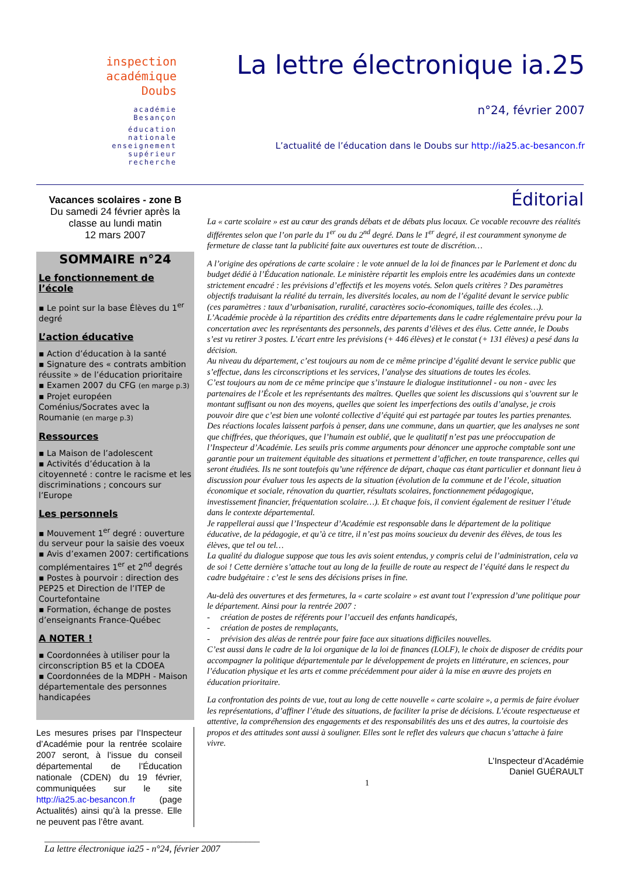inspection académique
Doubs
académie
Besançon
éducation
nationale
enseignement
supérieur
recherche
La lettre électronique ia.25
n°24, février 2007
L’actualité de l’éducation dans le Doubs sur http://ia25.ac-besancon.fr
Vacances scolaires - zone B
Du samedi 24 février après la classe au lundi matin
12 mars 2007
SOMMAIRE n°24
Le fonctionnement de l’école
▪ Le point sur la base Élèves du 1<sup>er</sup> degré
L’action éducative
▪ Action d’éducation à la santé
▪ Signature des « contrats ambition réussite » de l’éducation prioritaire
▪ Examen 2007 du CFG (en marge p.3)
▪ Projet européen Coménius/Socrates avec la Roumanie (en marge p.3)
Ressources
▪ La Maison de l’adolescent
▪ Activités d’éducation à la citoyenneté : contre le racisme et les discriminations ; concours sur l’Europe
Les personnels
▪ Mouvement 1<sup>er</sup> degré : ouverture du serveur pour la saisie des voeux
▪ Avis d’examen 2007: certifications complémentaires 1<sup>er</sup> et 2<sup>nd</sup> degrés
▪ Postes à pourvoir : direction des PEP25 et Direction de l’ITEP de Courtefontaine
▪ Formation, échange de postes d’enseignants France-Québec
A NOTER !
▪ Coordonnées à utiliser pour la circonscription B5 et la CDOEA
▪ Coordonnées de la MDPH - Maison départementale des personnes handicapées
Les mesures prises par l’Inspecteur d’Académie pour la rentrée scolaire 2007 seront, à l’issue du conseil départemental de l’Éducation nationale (CDEN) du 19 février, communiquées sur le site http://ia25.ac-besancon.fr (page Actualités) ainsi qu’à la presse. Elle ne peuvent pas l’être avant.
Éditorial
La « carte scolaire » est au cœur des grands débats et de débats plus locaux. Ce vocable recouvre des réalités différentes selon que l’on parle du 1<sup>er</sup> ou du 2<sup>nd</sup> degré. Dans le 1<sup>er</sup> degré, il est couramment synonyme de fermeture de classe tant la publicité faite aux ouvertures est toute de discrétion…
A l’origine des opérations de carte scolaire : le vote annuel de la loi de finances par le Parlement et donc du budget dédié à l’Éducation nationale. Le ministère répartit les emplois entre les académies dans un contexte strictement encadré : les prévisions d’effectifs et les moyens votés. Selon quels critères ? Des paramètres objectifs traduisant la réalité du terrain, les diversités locales, au nom de l’égalité devant le service public (ces paramètres : taux d’urbanisation, ruralité, caractères socio-économiques, taille des écoles…).
L’Académie procède à la répartition des crédits entre départements dans le cadre réglementaire prévu pour la concertation avec les représentants des personnels, des parents d’élèves et des élus. Cette année, le Doubs s’est vu retirer 3 postes. L’écart entre les prévisions (+ 446 élèves) et le constat (+ 131 élèves) a pesé dans la décision.
Au niveau du département, c’est toujours au nom de ce même principe d’égalité devant le service public que s’effectue, dans les circonscriptions et les services, l’analyse des situations de toutes les écoles.
C’est toujours au nom de ce même principe que s’instaure le dialogue institutionnel - ou non - avec les partenaires de l’École et les représentants des maîtres. Quelles que soient les discussions qui s’ouvrent sur le montant suffisant ou non des moyens, quelles que soient les imperfections des outils d’analyse, je crois pouvoir dire que c’est bien une volonté collective d’équité qui est partagée par toutes les parties prenantes.
Des réactions locales laissent parfois à penser, dans une commune, dans un quartier, que les analyses ne sont que chiffrées, que théoriques, que l’humain est oublié, que le qualitatif n’est pas une préoccupation de l’Inspecteur d’Académie. Les seuils pris comme arguments pour dénoncer une approche comptable sont une garantie pour un traitement équitable des situations et permettent d’afficher, en toute transparence, celles qui seront étudiées. Ils ne sont toutefois qu’une référence de départ, chaque cas étant particulier et donnant lieu à discussion pour évaluer tous les aspects de la situation (évolution de la commune et de l’école, situation économique et sociale, rénovation du quartier, résultats scolaires, fonctionnement pédagogique, investissement financier, fréquentation scolaire…). Et chaque fois, il convient également de resituer l’étude dans le contexte départemental.
Je rappellerai aussi que l’Inspecteur d’Académie est responsable dans le département de la politique éducative, de la pédagogie, et qu’à ce titre, il n’est pas moins soucieux du devenir des élèves, de tous les élèves, que tel ou tel…
La qualité du dialogue suppose que tous les avis soient entendus, y compris celui de l’administration, cela va de soi ! Cette dernière s’attache tout au long de la feuille de route au respect de l’équité dans le respect du cadre budgétaire : c’est le sens des décisions prises in fine.
Au-delà des ouvertures et des fermetures, la « carte scolaire » est avant tout l’expression d’une politique pour le département. Ainsi pour la rentrée 2007 :
- création de postes de référents pour l’accueil des enfants handicapés,
- création de postes de remplaçants,
- prévision des aléas de rentrée pour faire face aux situations difficiles nouvelles.
C’est aussi dans le cadre de la loi organique de la loi de finances (LOLF), le choix de disposer de crédits pour accompagner la politique départementale par le développement de projets en littérature, en sciences, pour l’éducation physique et les arts et comme précédemment pour aider à la mise en œuvre des projets en éducation prioritaire.
La confrontation des points de vue, tout au long de cette nouvelle « carte scolaire », a permis de faire évoluer les représentations, d’affiner l’étude des situations, de faciliter la prise de décisions. L’écoute respectueuse et attentive, la compréhension des engagements et des responsabilités des uns et des autres, la courtoisie des propos et des attitudes sont aussi à souligner. Elles sont le reflet des valeurs que chacun s’attache à faire vivre.
L’Inspecteur d’Académie
Daniel GUÉRAULT
1
______________________________________________
La lettre électronique ia25 - n°24, février 2007